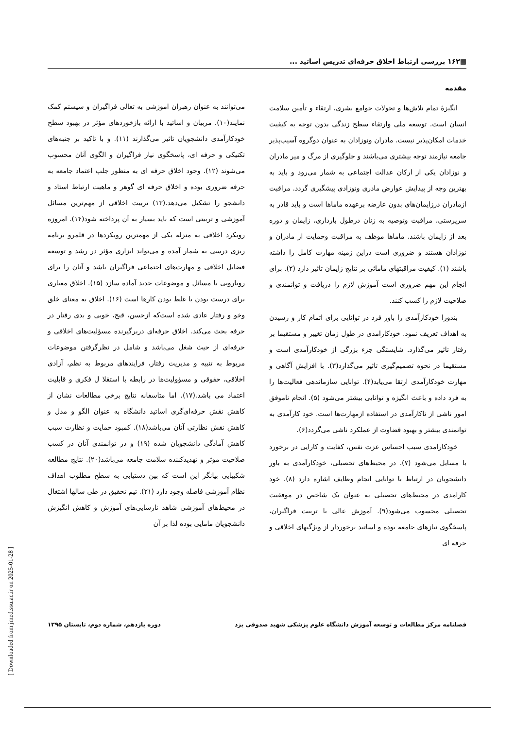▤۱۶۲ بررسی ارتباط اخلاق حرفه‌ای تدریس اساتید ...
مقدمه
انگیزهٔ تمام تلاش‌ها و تحولات جوامع بشری، ارتقاء و تأمین سلامت انسان است. توسعه ملی وارتقاء سطح زندگی بدون توجه به کیفیت خدمات امکان‌پذیر نیست. مادران ونوزادان به عنوان دوگروه آسیب‌پذیر جامعه نیازمند توجه بیشتری می‌باشند و جلوگیری از مرگ و میر مادران و نوزادان یکی از ارکان عدالت اجتماعی به شمار می‌رود و باید به بهترین وجه از پیدایش عوارض مادری ونوزادی پیشگیری گردد. مراقبت ازمادران درزایمان‌های بدون عارضه برعهده ماماها است و باید قادر به سرپرستی، مراقبت وتوصیه به زنان درطول بارداری، زایمان و دوره بعد از زایمان باشند. ماماها موظف به مراقبت وحمایت از مادران و نوزادان هستند و ضروری است دراین زمینه مهارت کامل را داشته باشند (۱). کیفیت مراقبتهای مامائی بر نتایج زایمان تاثیر دارد (۲). برای انجام این مهم ضروری است آموزش لازم را دریافت و توانمندی و صلاحیت لازم را کسب کنند.
بندورا خودکارآمدی را باور فرد در توانایی برای اتمام کار و رسیدن به اهداف تعریف نمود. خودکارامدی در طول زمان تغییر و مستقیما بر رفتار تاثیر می‌گذارد. شایستگی جزء بزرگی از خودکارآمدی است و مستقیما در نحوه تصمیم‌گیری تاثیر می‌گذارد(۳). با افزایش آگاهی و مهارت خودکارآمدی ارتقا می‌یابد(۴). توانایی سازماندهی فعالیت‌ها را به فرد داده و باعث انگیزه و توانایی بیشتر می‌شود (۵). انجام ناموفق امور ناشی از ناکارآمدی در استفاده ازمهارت‌ها است. خود کارآمدی به توانمندی بیشتر و بهبود قضاوت از عملکرد ناشی می‌گردد(۶).
خودکارامدی سبب احساس عزت نفس، کفایت و کارایی در برخورد با مسایل می‌شود (۷). در محیط‌های تحصیلی، خودکارآمدی به باور دانشجویان در ارتباط با توانایی انجام وظایف اشاره دارد (۸). خود کارامدی در محیط‌های تحصیلی به عنوان یک شاخص در موفقیت تحصیلی محسوب می‌شود(۹). آموزش عالی با تربیت فراگیران، پاسخگوی نیازهای جامعه بوده و اساتید برخوردار از ویژگیهای اخلاقی و حرفه ای
می‌توانند به عنوان رهبران اموزشی به تعالی فراگیران و سیستم کمک نمایند(۱۰). مربیان و اساتید با ارائه بازخوردهای مؤثر در بهبود سطح خودکارآمدی دانشجویان تاثیر می‌گذارند (۱۱). و با تاکید بر جنبه‌های تکنیکی و حرفه ای، پاسخگوی نیاز فراگیران و الگوی آنان محسوب می‌شوند (۱۲). وجود اخلاق حرفه ای به منظور جلب اعتماد جامعه به حرفه ضروری بوده و اخلاق حرفه ای گوهر و ماهیت ارتباط استاد و دانشجو را تشکیل می‌دهد.(۱۳) تربیت اخلاقی از مهم‌ترین مسائل آموزشی و تربیتی است که باید بسیار به آن پرداخته شود(۱۴). امروزه رویکرد اخلاقی به منزله یکی از مهمترین رویکردها در قلمرو برنامه ریزی درسی به شمار آمده و می‌تواند ابزاری مؤثر در رشد و توسعه فضایل اخلاقی و مهارت‌های اجتماعی فراگیران باشد و آنان را برای رویارویی با مسائل و موضوعات جدید آماده سازد (۱۵). اخلاق معیاری برای درست بودن یا غلط بودن کارها است (۱۶). اخلاق به معنای خلق وخو و رفتار عادی شده است‌که ازحسن، قبح، خوبی و بدی رفتار در حرفه بحث می‌کند. اخلاق حرفه‌ای دربرگیرنده مسؤلیت‌های اخلاقی و حرفه‌ای از حیث شغل می‌باشد و شامل در نظرگرفتن موضوعات مربوط به تنبیه و مدیریت رفتار، فرایندهای مربوط به نظم، آزادی اخلاقی، حقوقی و مسؤولیت‌ها در رابطه با استقلا ل فکری و قابلیت اعتماد می باشد.(۱۷). اما متاسفانه نتایج برخی مطالعات نشان از کاهش نقش حرفه‌ای‌گری اساتید دانشگاه به عنوان الگو و مدل و کاهش نقش نظارتی آنان می‌باشد(۱۸). کمبود حمایت و نظارت سبب کاهش آمادگی دانشجویان شده (۱۹) و در توانمندی آنان در کسب صلاحیت موثر و تهدیدکننده سلامت جامعه می‌باشد(۲۰). نتایج مطالعه شکیبایی بیانگر این است که بین دستیابی به سطح مطلوب اهداف نظام آموزشی فاصله وجود دارد (۲۱). تیم تحقیق در طی سالها اشتغال در محیط‌های آموزشی شاهد نارسایی‌های آموزش و کاهش انگیزش دانشجویان مامایی بوده لذا بر آن
فصلنامه مرکز مطالعات و توسعه آموزش دانشگاه علوم پزشکی شهید صدوقی یزد دوره یازدهم، شماره دوم، تابستان ۱۳۹۵
[ Downloaded from jmed.ssu.ac.ir on 2025-01-28 ]